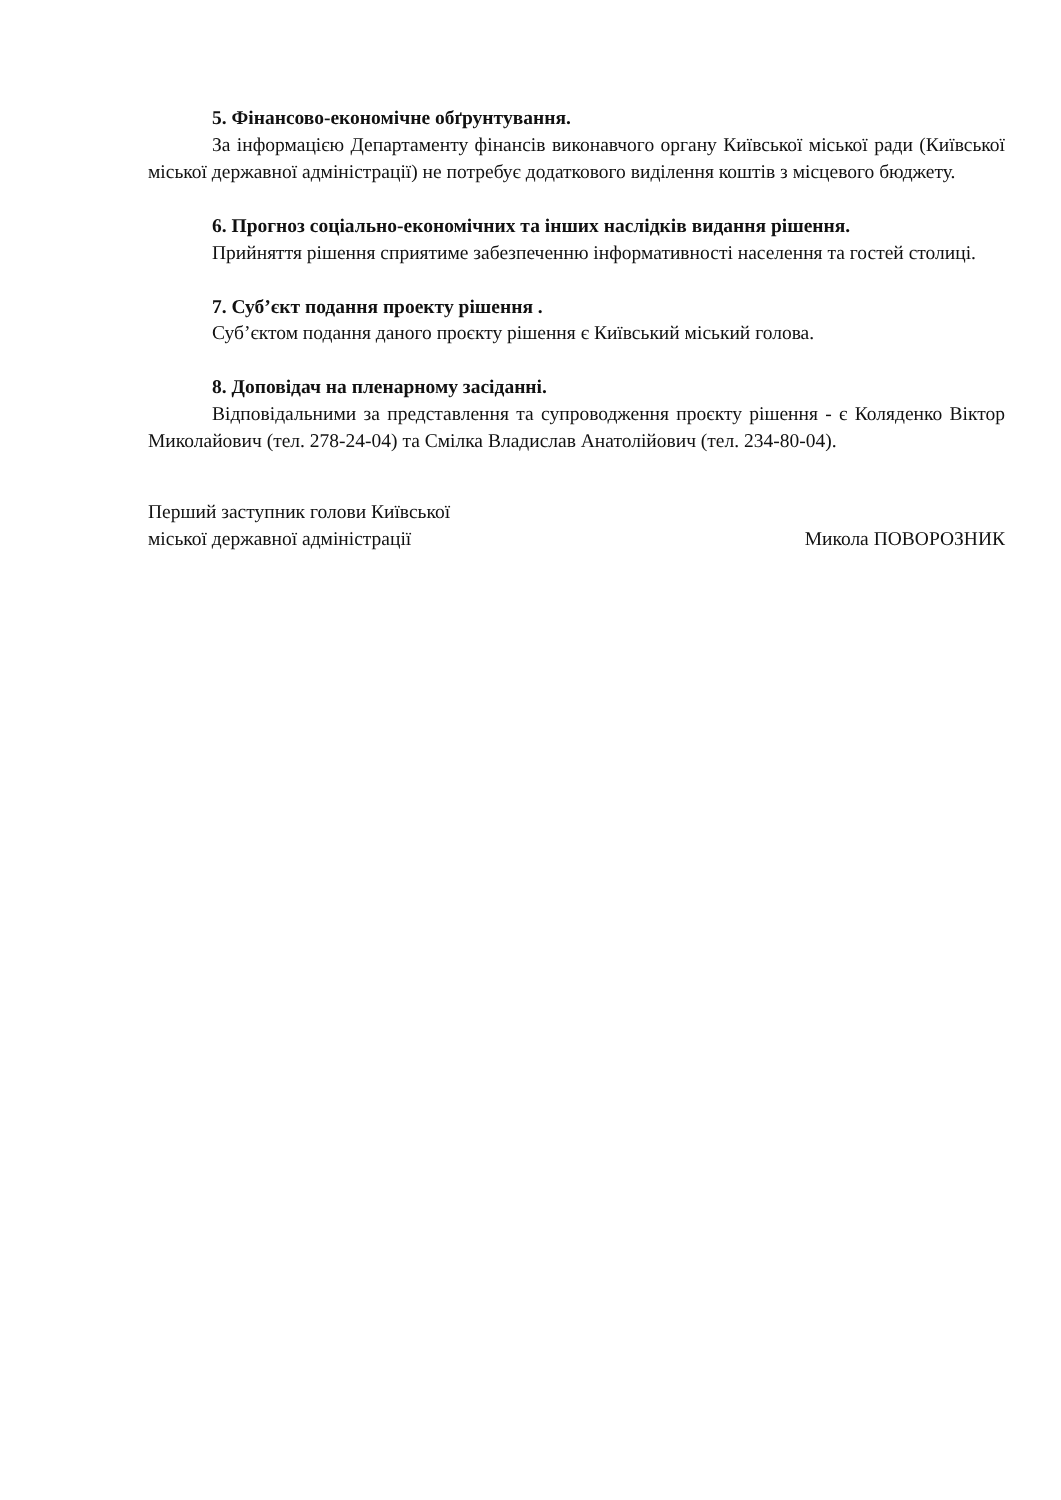5. Фінансово-економічне обґрунтування.
За інформацією Департаменту фінансів виконавчого органу Київської міської ради (Київської міської державної адміністрації) не потребує додаткового виділення коштів з місцевого бюджету.
6. Прогноз соціально-економічних та інших наслідків видання рішення.
Прийняття рішення сприятиме забезпеченню інформативності населення та гостей столиці.
7. Суб’єкт подання проекту рішення .
Суб’єктом подання даного проєкту рішення є Київський міський голова.
8. Доповідач на пленарному засіданні.
Відповідальними за представлення та супроводження проєкту рішення - є Коляденко Віктор Миколайович (тел. 278-24-04) та Смілка Владислав Анатолійович (тел. 234-80-04).
Перший заступник голови Київської
міської державної адміністрації
Микола ПОВОРОЗНИК